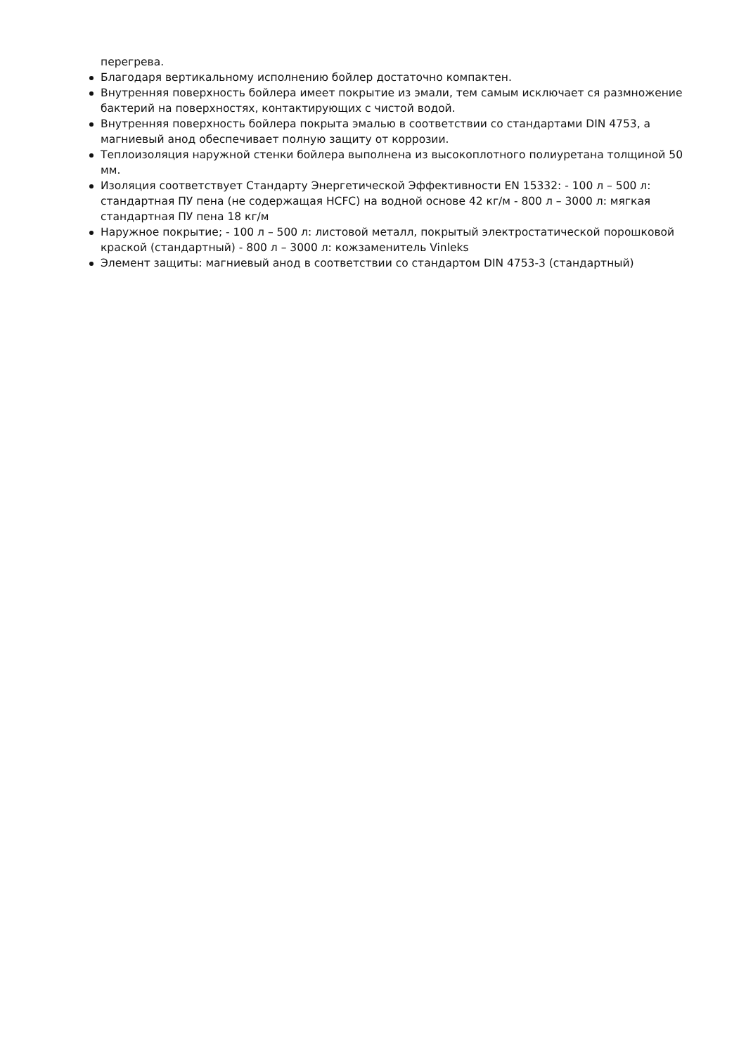перегрева.
Благодаря вертикальному исполнению бойлер достаточно компактен.
Внутренняя поверхность бойлера имеет покрытие из эмали, тем самым исключает ся размножение бактерий на поверхностях, контактирующих с чистой водой.
Внутренняя поверхность бойлера покрыта эмалью в соответствии со стандартами DIN 4753, а магниевый анод обеспечивает полную защиту от коррозии.
Теплоизоляция наружной стенки бойлера выполнена из высокоплотного полиуретана толщиной 50 мм.
Изоляция соответствует Стандарту Энергетической Эффективности EN 15332: - 100 л – 500 л: стандартная ПУ пена (не содержащая HCFC) на водной основе 42 кг/м - 800 л – 3000 л: мягкая стандартная ПУ пена 18 кг/м
Наружное покрытие; - 100 л – 500 л: листовой металл, покрытый электростатической порошковой краской (стандартный) - 800 л – 3000 л: кожзаменитель Vinleks
Элемент защиты: магниевый анод в соответствии со стандартом DIN 4753-3 (стандартный)